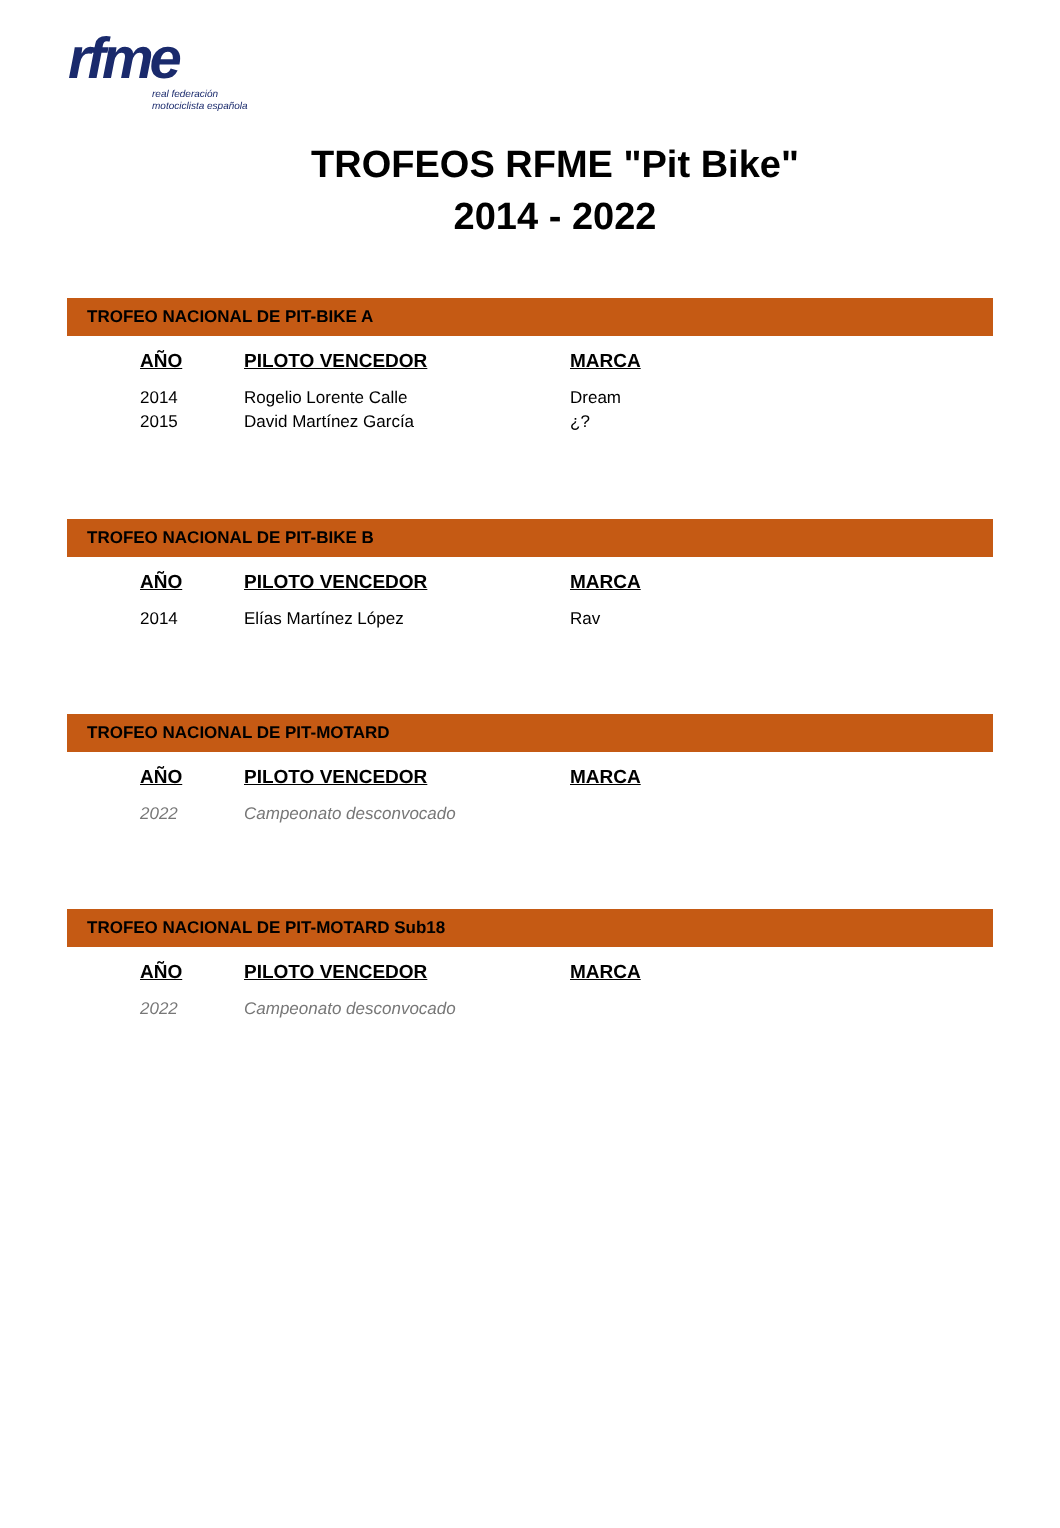rfme
real federación
motociclista española
TROFEOS RFME "Pit Bike"
2014 - 2022
TROFEO NACIONAL DE PIT-BIKE A
| AÑO | PILOTO VENCEDOR | MARCA |
| --- | --- | --- |
| 2014 | Rogelio Lorente Calle | Dream |
| 2015 | David Martínez García | ¿? |
TROFEO NACIONAL DE PIT-BIKE B
| AÑO | PILOTO VENCEDOR | MARCA |
| --- | --- | --- |
| 2014 | Elías Martínez López | Rav |
TROFEO NACIONAL DE PIT-MOTARD
| AÑO | PILOTO VENCEDOR | MARCA |
| --- | --- | --- |
| 2022 | Campeonato desconvocado | |
TROFEO NACIONAL DE PIT-MOTARD Sub18
| AÑO | PILOTO VENCEDOR | MARCA |
| --- | --- | --- |
| 2022 | Campeonato desconvocado | |